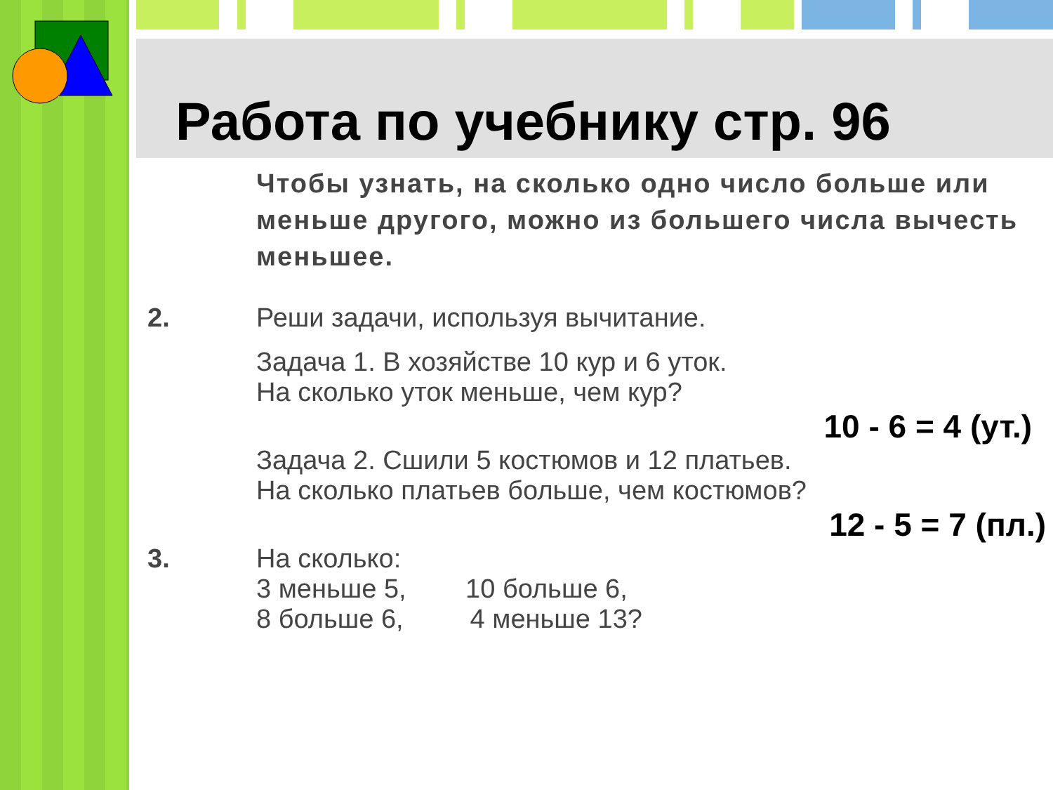Работа по учебнику стр. 96
Чтобы узнать, на сколько одно число больше или меньше другого, можно из большего числа вычесть меньшее.
2. Реши задачи, используя вычитание.
Задача 1. В хозяйстве 10 кур и 6 уток.
На сколько уток меньше, чем кур?
10 - 6 = 4 (ут.)
Задача 2. Сшили 5 костюмов и 12 платьев.
На сколько платьев больше, чем костюмов?
12 - 5 = 7 (пл.)
3. На сколько:
3 меньше 5, 10 больше 6,
8 больше 6, 4 меньше 13?